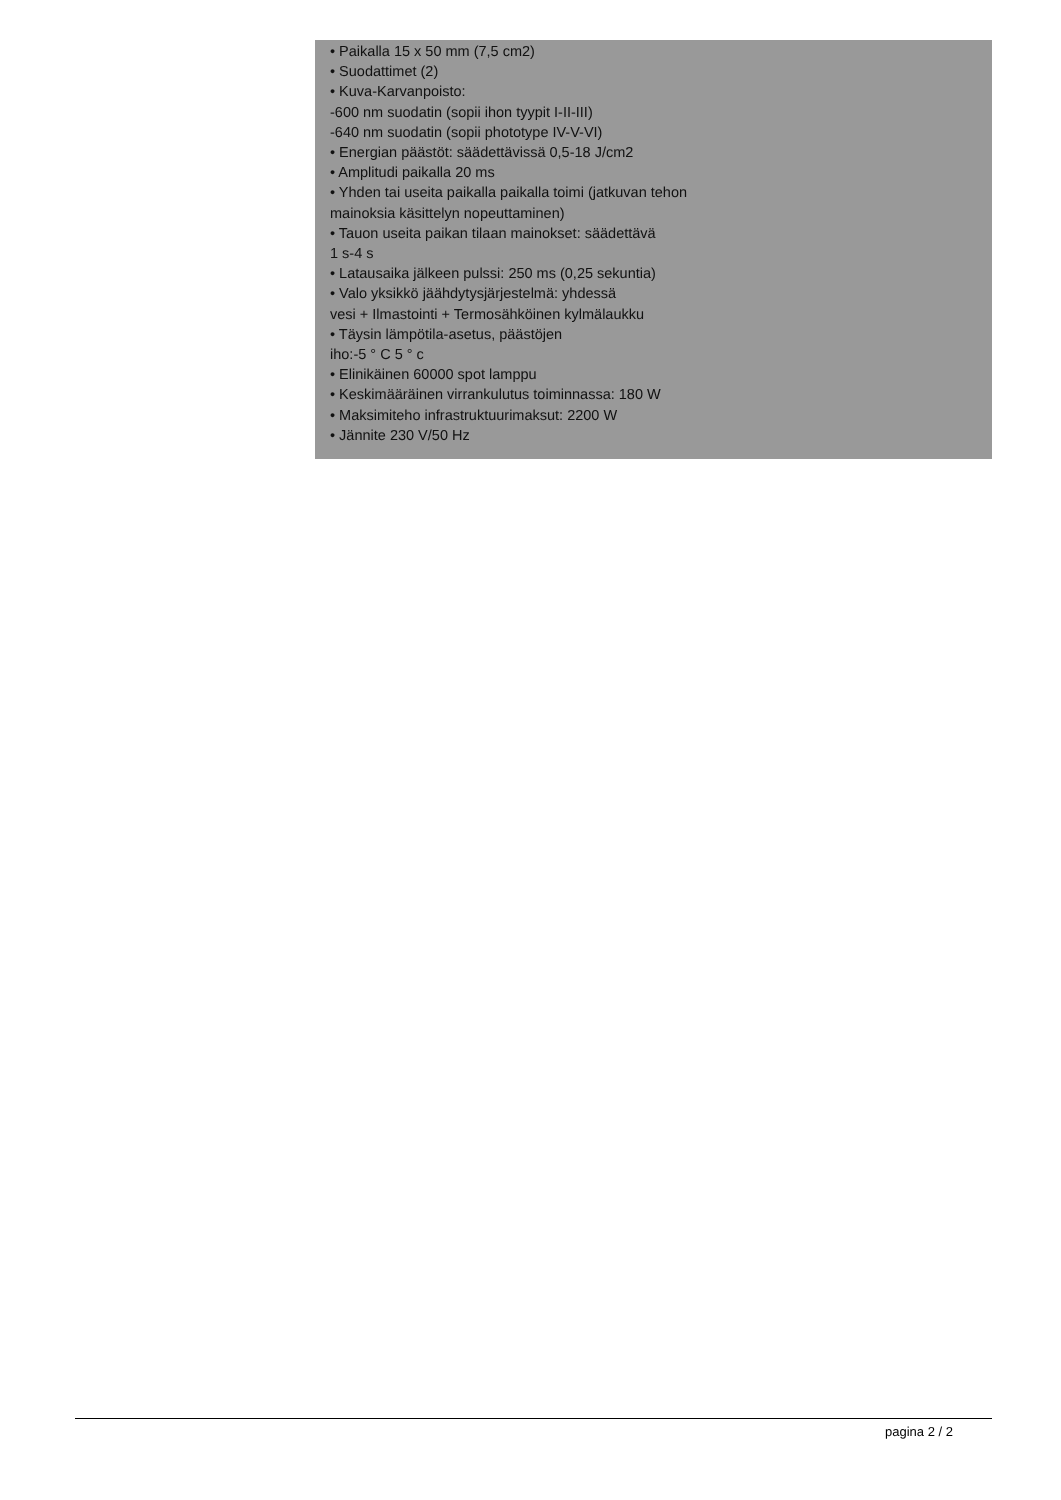• Paikalla 15 x 50 mm (7,5 cm2)
• Suodattimet (2)
• Kuva-Karvanpoisto:
-600 nm suodatin (sopii ihon tyypit I-II-III)
-640 nm suodatin (sopii phototype IV-V-VI)
• Energian päästöt: säädettävissä 0,5-18 J/cm2
• Amplitudi paikalla 20 ms
• Yhden tai useita paikalla paikalla toimi (jatkuvan tehon
mainoksia käsittelyn nopeuttaminen)
• Tauon useita paikan tilaan mainokset: säädettävä
1 s-4 s
• Latausaika jälkeen pulssi: 250 ms (0,25 sekuntia)
• Valo yksikkö jäähdytysjärjestelmä: yhdessä
vesi + Ilmastointi + Termosähköinen kylmälaukku
• Täysin lämpötila-asetus, päästöjen
iho:-5 ° C 5 ° c
• Elinikäinen 60000 spot lamppu
• Keskimääräinen virrankulutus toiminnassa: 180 W
• Maksimiteho infrastruktuurimaksut: 2200 W
• Jännite 230 V/50 Hz
pagina 2 / 2